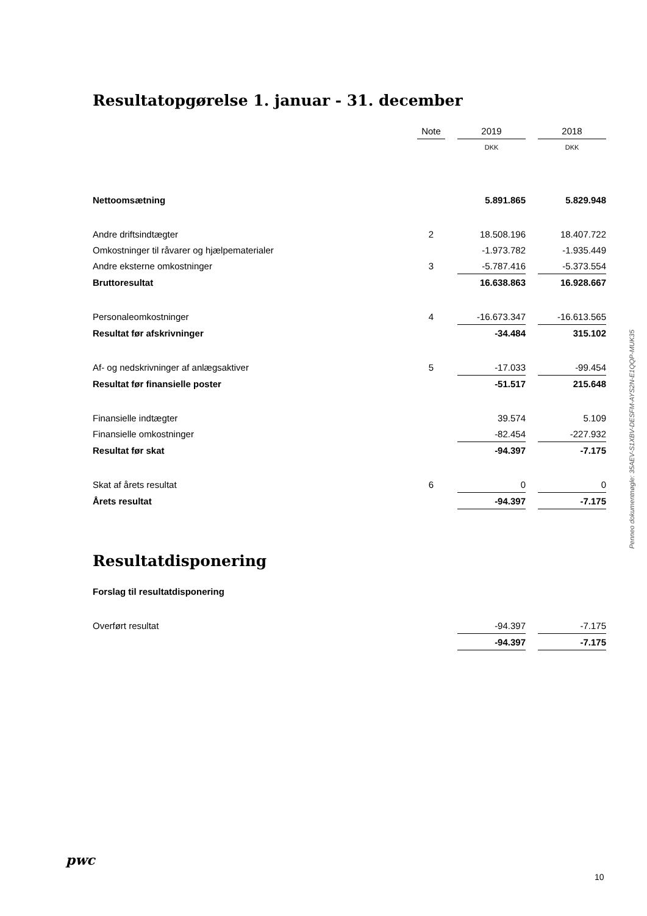Resultatopgørelse 1. januar - 31. december
| | Note | | 2019 | | 2018 |
| --- | --- | --- | --- | --- | --- |
| | | | DKK | | DKK |
| Nettoomsætning | | | 5.891.865 | | 5.829.948 |
| Andre driftsindtægter | 2 | | 18.508.196 | | 18.407.722 |
| Omkostninger til råvarer og hjælpematerialer | | | -1.973.782 | | -1.935.449 |
| Andre eksterne omkostninger | 3 | | -5.787.416 | | -5.373.554 |
| Bruttoresultat | | | 16.638.863 | | 16.928.667 |
| Personaleomkostninger | 4 | | -16.673.347 | | -16.613.565 |
| Resultat før afskrivninger | | | -34.484 | | 315.102 |
| Af- og nedskrivninger af anlægsaktiver | 5 | | -17.033 | | -99.454 |
| Resultat før finansielle poster | | | -51.517 | | 215.648 |
| Finansielle indtægter | | | 39.574 | | 5.109 |
| Finansielle omkostninger | | | -82.454 | | -227.932 |
| Resultat før skat | | | -94.397 | | -7.175 |
| Skat af årets resultat | 6 | | 0 | | 0 |
| Årets resultat | | | -94.397 | | -7.175 |
Resultatdisponering
| Forslag til resultatdisponering | | | | | |
| Overført resultat | | | -94.397 | | -7.175 |
| | | | -94.397 | | -7.175 |
Penneo dokumentnøgle: 35AEV-S1XBV-DESFM-AYS2N-E1QQP-MUK35
pwc
10